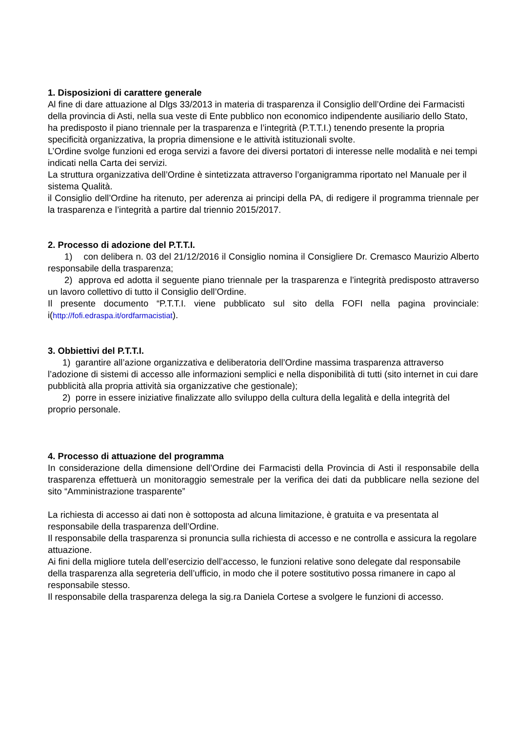1. Disposizioni di carattere generale
Al fine di dare attuazione al Dlgs 33/2013 in materia di trasparenza il Consiglio dell’Ordine dei Farmacisti della provincia di Asti, nella sua veste di Ente pubblico non economico indipendente ausiliario dello Stato, ha predisposto il piano triennale per la trasparenza e l’integrità (P.T.T.I.) tenendo presente la propria specificità organizzativa, la propria dimensione e le attività istituzionali svolte.
L’Ordine svolge funzioni ed eroga servizi a favore dei diversi portatori di interesse nelle modalità e nei tempi indicati nella Carta dei servizi.
La struttura organizzativa dell’Ordine è sintetizzata attraverso l’organigramma riportato nel Manuale per il sistema Qualità.
il Consiglio dell’Ordine ha ritenuto, per aderenza ai principi della PA, di redigere il programma triennale per la trasparenza e l’integrità a partire dal triennio 2015/2017.
2. Processo di adozione del P.T.T.I.
1) con delibera n. 03 del 21/12/2016 il Consiglio nomina il Consigliere Dr. Cremasco Maurizio Alberto responsabile della trasparenza;
2) approva ed adotta il seguente piano triennale per la trasparenza e l’integrità predisposto attraverso un lavoro collettivo di tutto il Consiglio dell’Ordine.
Il presente documento “P.T.T.I. viene pubblicato sul sito della FOFI nella pagina provinciale: i(http://fofi.edraspa.it/ordfarmacistiat).
3. Obbiettivi del P.T.T.I.
1) garantire all’azione organizzativa e deliberatoria dell’Ordine massima trasparenza attraverso l’adozione di sistemi di accesso alle informazioni semplici e nella disponibilità di tutti (sito internet in cui dare pubblicità alla propria attività sia organizzative che gestionale);
2) porre in essere iniziative finalizzate allo sviluppo della cultura della legalità e della integrità del proprio personale.
4. Processo di attuazione del programma
In considerazione della dimensione dell’Ordine dei Farmacisti della Provincia di Asti il responsabile della trasparenza effettuerà un monitoraggio semestrale per la verifica dei dati da pubblicare nella sezione del sito “Amministrazione trasparente”
La richiesta di accesso ai dati non è sottoposta ad alcuna limitazione, è gratuita e va presentata al responsabile della trasparenza dell’Ordine.
Il responsabile della trasparenza si pronuncia sulla richiesta di accesso e ne controlla e assicura la regolare attuazione.
Ai fini della migliore tutela dell’esercizio dell’accesso, le funzioni relative sono delegate dal responsabile della trasparenza alla segreteria dell’ufficio, in modo che il potere sostitutivo possa rimanere in capo al responsabile stesso.
Il responsabile della trasparenza delega la sig.ra Daniela Cortese a svolgere le funzioni di accesso.